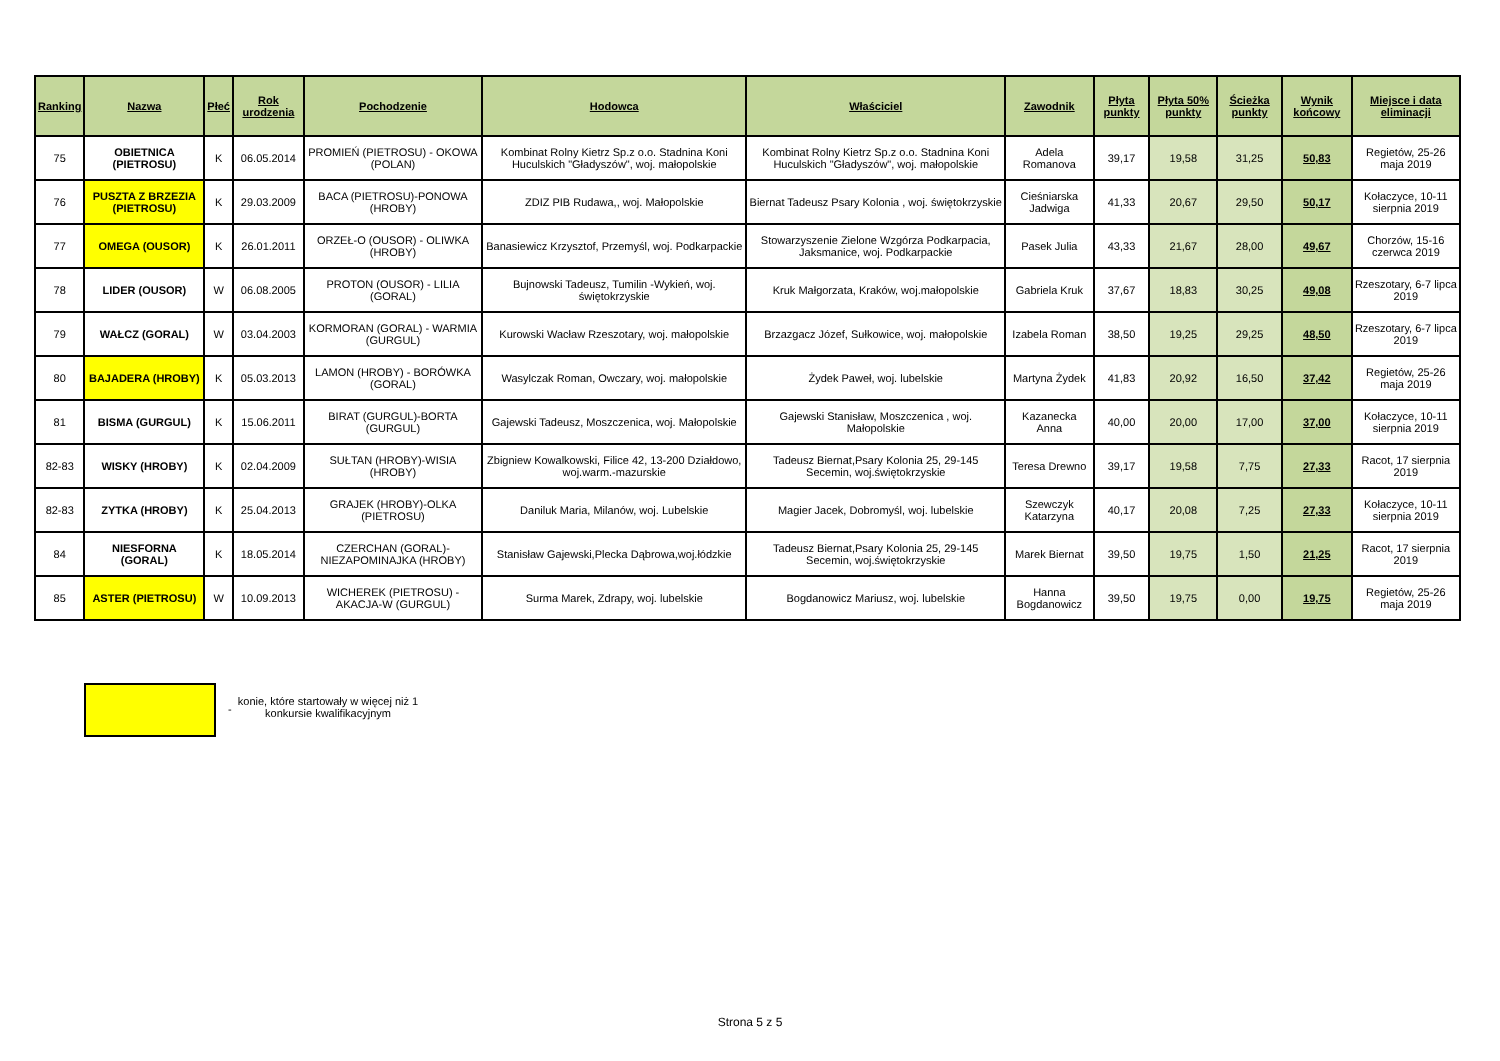| Ranking | Nazwa | Płeć | Rok urodzenia | Pochodzenie | Hodowca | Właściciel | Zawodnik | Płyta punkty | Płyta 50% punkty | Ścieżka punkty | Wynik końcowy | Miejsce i data eliminacji |
| --- | --- | --- | --- | --- | --- | --- | --- | --- | --- | --- | --- | --- |
| 75 | OBIETNICA (PIETROSU) | K | 06.05.2014 | PROMIEŃ (PIETROSU) - OKOWA (POLAN) | Kombinat Rolny Kietrz Sp.z o.o. Stadnina Koni Huculskich "Gładyszów", woj. małopolskie | Kombinat Rolny Kietrz Sp.z o.o. Stadnina Koni Huculskich "Gładyszów", woj. małopolskie | Adela Romanova | 39,17 | 19,58 | 31,25 | 50,83 | Regietów, 25-26 maja 2019 |
| 76 | PUSZTA Z BRZEZIA (PIETROSU) | K | 29.03.2009 | BACA (PIETROSU)-PONOWA (HROBY) | ZDIZ PIB Rudawa,, woj. Małopolskie | Biernat Tadeusz Psary Kolonia , woj. świętokrzyskie | Cieśniarska Jadwiga | 41,33 | 20,67 | 29,50 | 50,17 | Kołaczyce, 10-11 sierpnia 2019 |
| 77 | OMEGA (OUSOR) | K | 26.01.2011 | ORZEŁ-O (OUSOR) - OLIWKA (HROBY) | Banasiewicz Krzysztof, Przemyśl, woj. Podkarpackie | Stowarzyszenie Zielone Wzgórza Podkarpacia, Jaksmanice, woj. Podkarpackie | Pasek Julia | 43,33 | 21,67 | 28,00 | 49,67 | Chorzów, 15-16 czerwca 2019 |
| 78 | LIDER (OUSOR) | W | 06.08.2005 | PROTON (OUSOR) - LILIA (GORAL) | Bujnowski Tadeusz, Tumilin -Wykień, woj. świętokrzyskie | Kruk Małgorzata, Kraków, woj.małopolskie | Gabriela Kruk | 37,67 | 18,83 | 30,25 | 49,08 | Rzeszotary, 6-7 lipca 2019 |
| 79 | WAŁCZ (GORAL) | W | 03.04.2003 | KORMORAN (GORAL) - WARMIA (GURGUL) | Kurowski Wacław Rzeszotary, woj. małopolskie | Brzazgacz Józef, Sułkowice, woj. małopolskie | Izabela Roman | 38,50 | 19,25 | 29,25 | 48,50 | Rzeszotary, 6-7 lipca 2019 |
| 80 | BAJADERA (HROBY) | K | 05.03.2013 | LAMON (HROBY) - BORÓWKA (GORAL) | Wasylczak Roman, Owczary, woj. małopolskie | Żydek Paweł, woj. lubelskie | Martyna Żydek | 41,83 | 20,92 | 16,50 | 37,42 | Regietów, 25-26 maja 2019 |
| 81 | BISMA (GURGUL) | K | 15.06.2011 | BIRAT (GURGUL)-BORTA (GURGUL) | Gajewski Tadeusz, Moszczenica, woj. Małopolskie | Gajewski Stanisław, Moszczenica , woj. Małopolskie | Kazanecka Anna | 40,00 | 20,00 | 17,00 | 37,00 | Kołaczyce, 10-11 sierpnia 2019 |
| 82-83 | WISKY (HROBY) | K | 02.04.2009 | SUŁTAN (HROBY)-WISIA (HROBY) | Zbigniew Kowalkowski, Filice 42, 13-200 Działdowo, woj.warm.-mazurskie | Tadeusz Biernat,Psary Kolonia 25, 29-145 Secemin, woj.świętokrzyskie | Teresa Drewno | 39,17 | 19,58 | 7,75 | 27,33 | Racot, 17 sierpnia 2019 |
| 82-83 | ZYTKA (HROBY) | K | 25.04.2013 | GRAJEK (HROBY)-OLKA (PIETROSU) | Daniluk Maria, Milanów, woj. Lubelskie | Magier Jacek, Dobromyśl, woj. lubelskie | Szewczyk Katarzyna | 40,17 | 20,08 | 7,25 | 27,33 | Kołaczyce, 10-11 sierpnia 2019 |
| 84 | NIESFORNA (GORAL) | K | 18.05.2014 | CZERCHAN (GORAL)-NIEZAPOMINAJKA (HROBY) | Stanisław Gajewski,Plecka Dąbrowa,woj.łódzkie | Tadeusz Biernat,Psary Kolonia 25, 29-145 Secemin, woj.świętokrzyskie | Marek Biernat | 39,50 | 19,75 | 1,50 | 21,25 | Racot, 17 sierpnia 2019 |
| 85 | ASTER (PIETROSU) | W | 10.09.2013 | WICHEREK (PIETROSU) - AKACJA-W (GURGUL) | Surma Marek, Zdrapy, woj. lubelskie | Bogdanowicz Mariusz, woj. lubelskie | Hanna Bogdanowicz | 39,50 | 19,75 | 0,00 | 19,75 | Regietów, 25-26 maja 2019 |
-
konie, które startowały w więcej niż 1 konkursie kwalifikacyjnym
Strona 5 z 5